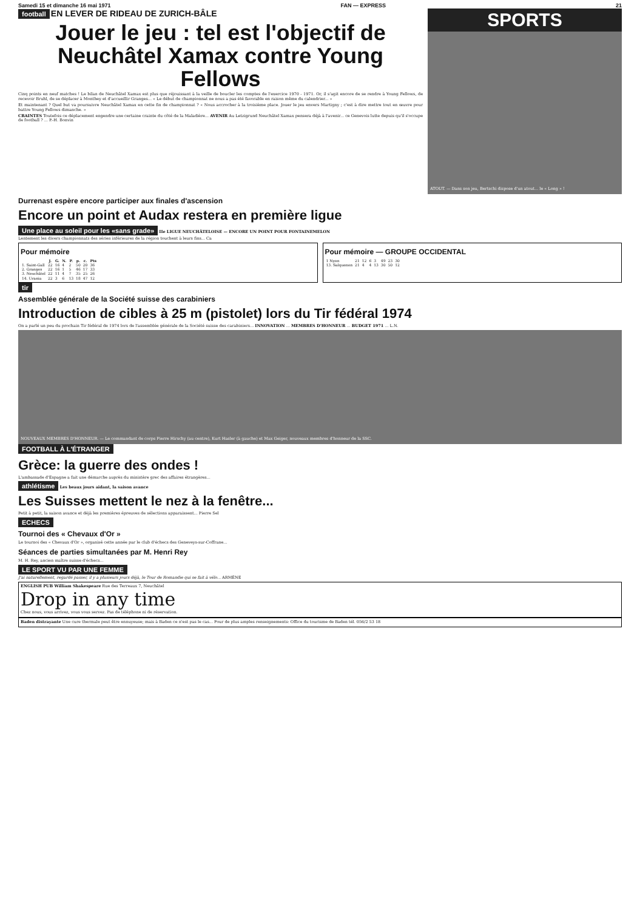Samedi 15 et dimanche 16 mai 1971 FAN — EXPRESS 21
football EN LEVER DE RIDEAU DE ZURICH-BÂLE
Jouer le jeu : tel est l'objectif de Neuchâtel Xamax contre Young Fellows
Cinq points en neuf matches ! Le bilan de Neuchâtel Xamax est plus que réjouissant à la veille de boucler les comptes de l'exercice 1970 - 1971. Or, il s'agit encore de se rendre à Young Fellows, de recevoir Bruhl, de se déplacer à Monthey et d'accueillir Granges... « Le début de championnat ne nous a pas été favorable en raison même du calendrier... »
Et maintenant ? Quel but va poursuivre Neuchâtel Xamax en cette fin de championnat ? « Nous accrocher à la troisième place. Jouer le jeu envers Martigny ; c'est à dire mettre tout en œuvre pour battre Young Fellows dimanche. »
CRAINTES Toutefois ce déplacement engendre une certaine crainte du côté de la Maladière... AVENIR Au Letzigrund Neuchâtel Xamax pensera déjà à l'avenir... ce Genevois lutte depuis qu'il s'occupe de football ? ... P.-H. Bonvin
SPORTS
ATOUT. — Dans son jeu, Bertschi dispose d'un atout... le « Long » !
Durrenast espère encore participer aux finales d'ascension
Encore un point et Audax restera en première ligue
Une place au soleil pour les «sans grade»
IIe LIGUE NEUCHÂTELOISE — ENCORE UN POINT POUR FONTAINEMELON
Lentement les divers championnats des séries inférieures de la région touchent à leurs fins... Ca
Pour mémoire
| | J. | G. | N. | P. | p. | c. | Pts |
| --- | --- | --- | --- | --- | --- | --- | --- |
| 1. Saint-Gall | 22 | 16 | 4 | 2 | 50 | 20 | 36 |
| 2. Granges | 22 | 16 | 1 | 5 | 46 | 17 | 33 |
| 3. Neuchâtel | 22 | 11 | 4 | 7 | 35 | 25 | 26 |
| 14. Urania | 22 | 3 | 6 | 13 | 18 | 47 | 12 |
Pour mémoire — GROUPE OCCIDENTAL
| 1 Nyon | 21 | 12 | 6 | 3 | 49 | 23 | 30 |
| 13. Salquenen | 21 | 4 | 4 | 13 | 30 | 50 | 12 |
tir
Assemblée générale de la Société suisse des carabiniers
Introduction de cibles à 25 m (pistolet) lors du Tir fédéral 1974
On a parlé un peu du prochain Tir fédéral de 1974 lors de l'assemblée générale de la Société suisse des carabiniers... INNOVATION ... MEMBRES D'HONNEUR ... BUDGET 1971 ... L.N.
NOUVEAUX MEMBRES D'HONNEUR. — Le commandant de corps Pierre Hirschy (au centre), Kurt Hasler (à gauche) et Max Geiger, nouveaux membres d'honneur de la SSC.
FOOTBALL À L'ÉTRANGER
Grèce: la guerre des ondes !
L'ambassade d'Espagne a fait une démarche auprès du ministère grec des affaires étrangères...
athlétisme Les beaux jours aidant, la saison avance
Les Suisses mettent le nez à la fenêtre...
Petit à petit, la saison avance et déjà les premières épreuves de sélections apparaissent... Pierre Sel
ECHECS
Tournoi des « Chevaux d'Or »
Le tournoi des « Chevaux d'Or », organisé cette année par le club d'échecs des Geneveys-sur-Coffrane...
Séances de parties simultanées par M. Henri Rey
M. H. Rey, ancien maître suisse d'échecs...
LE SPORT VU PAR UNE FEMME
J'ai naturellement, regardé passer, il y a plusieurs jours déjà, le Tour de Romandie qui se fait à vélo... ARMÈNE
ENGLISH PUB William Shakespeare Rue des Terreaux 7, Neuchâtel
Drop in any time
Chez nous, vous arrivez, vous vous servez. Pas de téléphone ni de réservation.
Baden distrayante Une cure thermale peut être ennuyeuse; mais à Baden ce n'est pas le cas... Pour de plus amples renseignements: Office du tourisme de Baden tél. 056/2 53 18